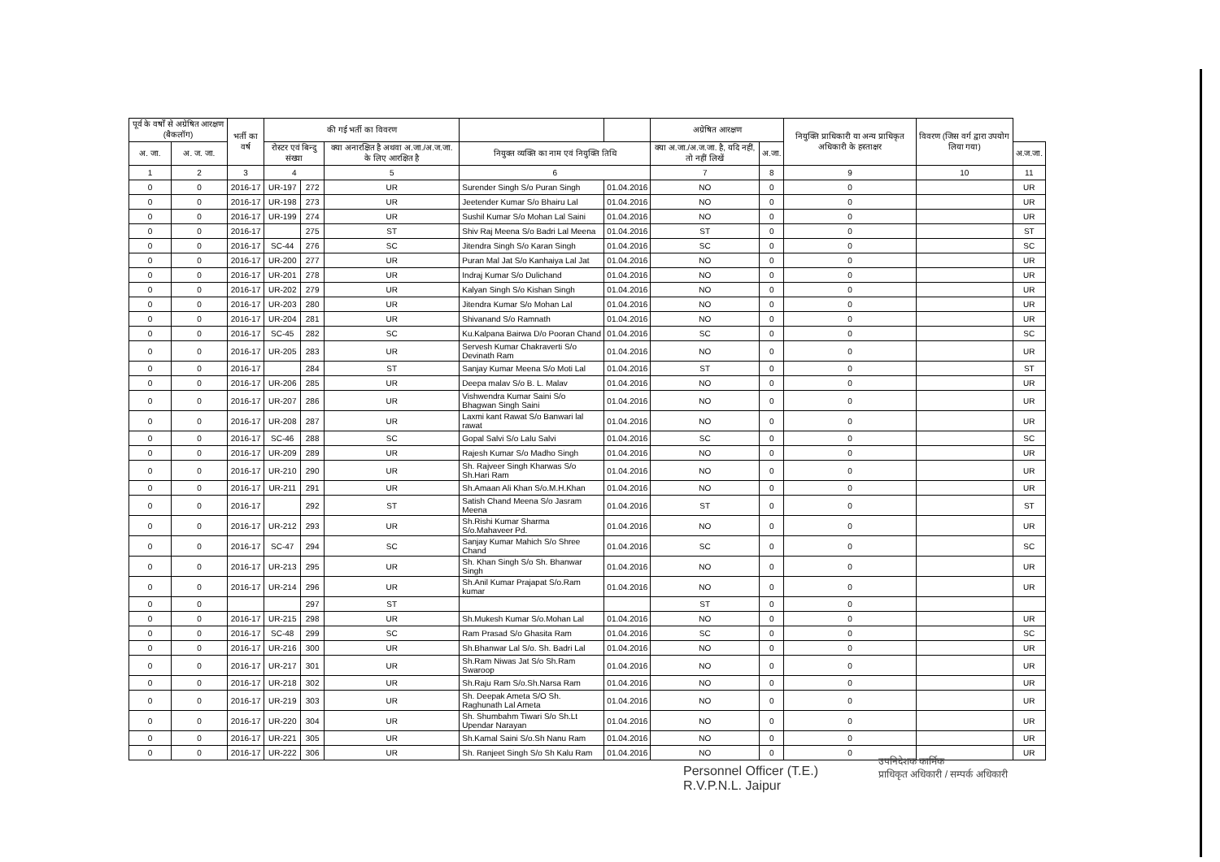| पूर्व के वर्षों से अग्रेषित आरक्षण (बैकलॉग) | | भर्ती का वर्ष | की गई भर्ती का विवरण | | | | | अग्रेषित आरक्षण | | नियुक्ति प्राधिकारी या अन्य प्राधिकृत अधिकारी के हस्ताक्षर | विवरण (जिस वर्ग द्वारा उपयोग लिया गया) | |
| --- | --- | --- | --- | --- | --- | --- | --- | --- | --- | --- | --- | --- |
| अ. जा. | अ. ज. जा. | | रोस्टर एवं बिन्दु संख्या | | क्या अनारक्षित है अथवा अ.जा./अ.ज.जा. के लिए आरक्षित है | नियुक्त व्यक्ति का नाम एवं नियुक्ति तिथि | | क्या अ.जा./अ.ज.जा. है, यदि नहीं, तो नहीं लिखें | अ.जा. | | | अ.ज.जा. |
| 1 | 2 | 3 | 4 | | 5 | 6 | | 7 | 8 | 9 | 10 | 11 |
| 0 | 0 | 2016-17 | UR-197 | 272 | UR | Surender Singh S/o Puran Singh | 01.04.2016 | NO | 0 | 0 | | UR |
| 0 | 0 | 2016-17 | UR-198 | 273 | UR | Jeetender Kumar S/o Bhairu Lal | 01.04.2016 | NO | 0 | 0 | | UR |
| 0 | 0 | 2016-17 | UR-199 | 274 | UR | Sushil Kumar S/o Mohan Lal Saini | 01.04.2016 | NO | 0 | 0 | | UR |
| 0 | 0 | 2016-17 | | 275 | ST | Shiv Raj Meena S/o Badri Lal Meena | 01.04.2016 | ST | 0 | 0 | | ST |
| 0 | 0 | 2016-17 | SC-44 | 276 | SC | Jitendra Singh S/o Karan Singh | 01.04.2016 | SC | 0 | 0 | | SC |
| 0 | 0 | 2016-17 | UR-200 | 277 | UR | Puran Mal Jat S/o Kanhaiya Lal Jat | 01.04.2016 | NO | 0 | 0 | | UR |
| 0 | 0 | 2016-17 | UR-201 | 278 | UR | Indraj Kumar S/o Dulichand | 01.04.2016 | NO | 0 | 0 | | UR |
| 0 | 0 | 2016-17 | UR-202 | 279 | UR | Kalyan Singh S/o Kishan Singh | 01.04.2016 | NO | 0 | 0 | | UR |
| 0 | 0 | 2016-17 | UR-203 | 280 | UR | Jitendra Kumar S/o Mohan Lal | 01.04.2016 | NO | 0 | 0 | | UR |
| 0 | 0 | 2016-17 | UR-204 | 281 | UR | Shivanand S/o Ramnath | 01.04.2016 | NO | 0 | 0 | | UR |
| 0 | 0 | 2016-17 | SC-45 | 282 | SC | Ku.Kalpana Bairwa D/o Pooran Chand | 01.04.2016 | SC | 0 | 0 | | SC |
| 0 | 0 | 2016-17 | UR-205 | 283 | UR | Servesh Kumar Chakraverti S/o Devinath Ram | 01.04.2016 | NO | 0 | 0 | | UR |
| 0 | 0 | 2016-17 | | 284 | ST | Sanjay Kumar Meena S/o Moti Lal | 01.04.2016 | ST | 0 | 0 | | ST |
| 0 | 0 | 2016-17 | UR-206 | 285 | UR | Deepa malav S/o B. L. Malav | 01.04.2016 | NO | 0 | 0 | | UR |
| 0 | 0 | 2016-17 | UR-207 | 286 | UR | Vishwendra Kumar Saini S/o Bhagwan Singh Saini | 01.04.2016 | NO | 0 | 0 | | UR |
| 0 | 0 | 2016-17 | UR-208 | 287 | UR | Laxmi kant Rawat S/o Banwari lal rawat | 01.04.2016 | NO | 0 | 0 | | UR |
| 0 | 0 | 2016-17 | SC-46 | 288 | SC | Gopal Salvi S/o Lalu Salvi | 01.04.2016 | SC | 0 | 0 | | SC |
| 0 | 0 | 2016-17 | UR-209 | 289 | UR | Rajesh Kumar S/o Madho Singh | 01.04.2016 | NO | 0 | 0 | | UR |
| 0 | 0 | 2016-17 | UR-210 | 290 | UR | Sh. Rajveer Singh Kharwas S/o Sh.Hari Ram | 01.04.2016 | NO | 0 | 0 | | UR |
| 0 | 0 | 2016-17 | UR-211 | 291 | UR | Sh.Amaan Ali Khan S/o.M.H.Khan | 01.04.2016 | NO | 0 | 0 | | UR |
| 0 | 0 | 2016-17 | | 292 | ST | Satish Chand Meena S/o Jasram Meena | 01.04.2016 | ST | 0 | 0 | | ST |
| 0 | 0 | 2016-17 | UR-212 | 293 | UR | Sh.Rishi Kumar Sharma S/o.Mahaveer Pd. | 01.04.2016 | NO | 0 | 0 | | UR |
| 0 | 0 | 2016-17 | SC-47 | 294 | SC | Sanjay Kumar Mahich S/o Shree Chand | 01.04.2016 | SC | 0 | 0 | | SC |
| 0 | 0 | 2016-17 | UR-213 | 295 | UR | Sh. Khan Singh S/o Sh. Bhanwar Singh | 01.04.2016 | NO | 0 | 0 | | UR |
| 0 | 0 | 2016-17 | UR-214 | 296 | UR | Sh.Anil Kumar Prajapat S/o.Ram kumar | 01.04.2016 | NO | 0 | 0 | | UR |
| 0 | 0 | | | 297 | ST | | | ST | 0 | 0 | | |
| 0 | 0 | 2016-17 | UR-215 | 298 | UR | Sh.Mukesh Kumar S/o.Mohan Lal | 01.04.2016 | NO | 0 | 0 | | UR |
| 0 | 0 | 2016-17 | SC-48 | 299 | SC | Ram Prasad S/o Ghasita Ram | 01.04.2016 | SC | 0 | 0 | | SC |
| 0 | 0 | 2016-17 | UR-216 | 300 | UR | Sh.Bhanwar Lal S/o. Sh. Badri Lal | 01.04.2016 | NO | 0 | 0 | | UR |
| 0 | 0 | 2016-17 | UR-217 | 301 | UR | Sh.Ram Niwas Jat S/o Sh.Ram Swaroop | 01.04.2016 | NO | 0 | 0 | | UR |
| 0 | 0 | 2016-17 | UR-218 | 302 | UR | Sh.Raju Ram S/o.Sh.Narsa Ram | 01.04.2016 | NO | 0 | 0 | | UR |
| 0 | 0 | 2016-17 | UR-219 | 303 | UR | Sh. Deepak Ameta S/O Sh. Raghunath Lal Ameta | 01.04.2016 | NO | 0 | 0 | | UR |
| 0 | 0 | 2016-17 | UR-220 | 304 | UR | Sh. Shumbahm Tiwari S/o Sh.Lt Upendar Narayan | 01.04.2016 | NO | 0 | 0 | | UR |
| 0 | 0 | 2016-17 | UR-221 | 305 | UR | Sh.Kamal Saini S/o.Sh Nanu Ram | 01.04.2016 | NO | 0 | 0 | | UR |
| 0 | 0 | 2016-17 | UR-222 | 306 | UR | Sh. Ranjeet Singh S/o Sh Kalu Ram | 01.04.2016 | NO | 0 | 0 | | UR |
Personnel Officer (T.E.)
R.V.P.N.L. Jaipur
उपनिदेशक कार्मिक
प्राधिकृत अधिकारी / सम्पर्क अधिकारी